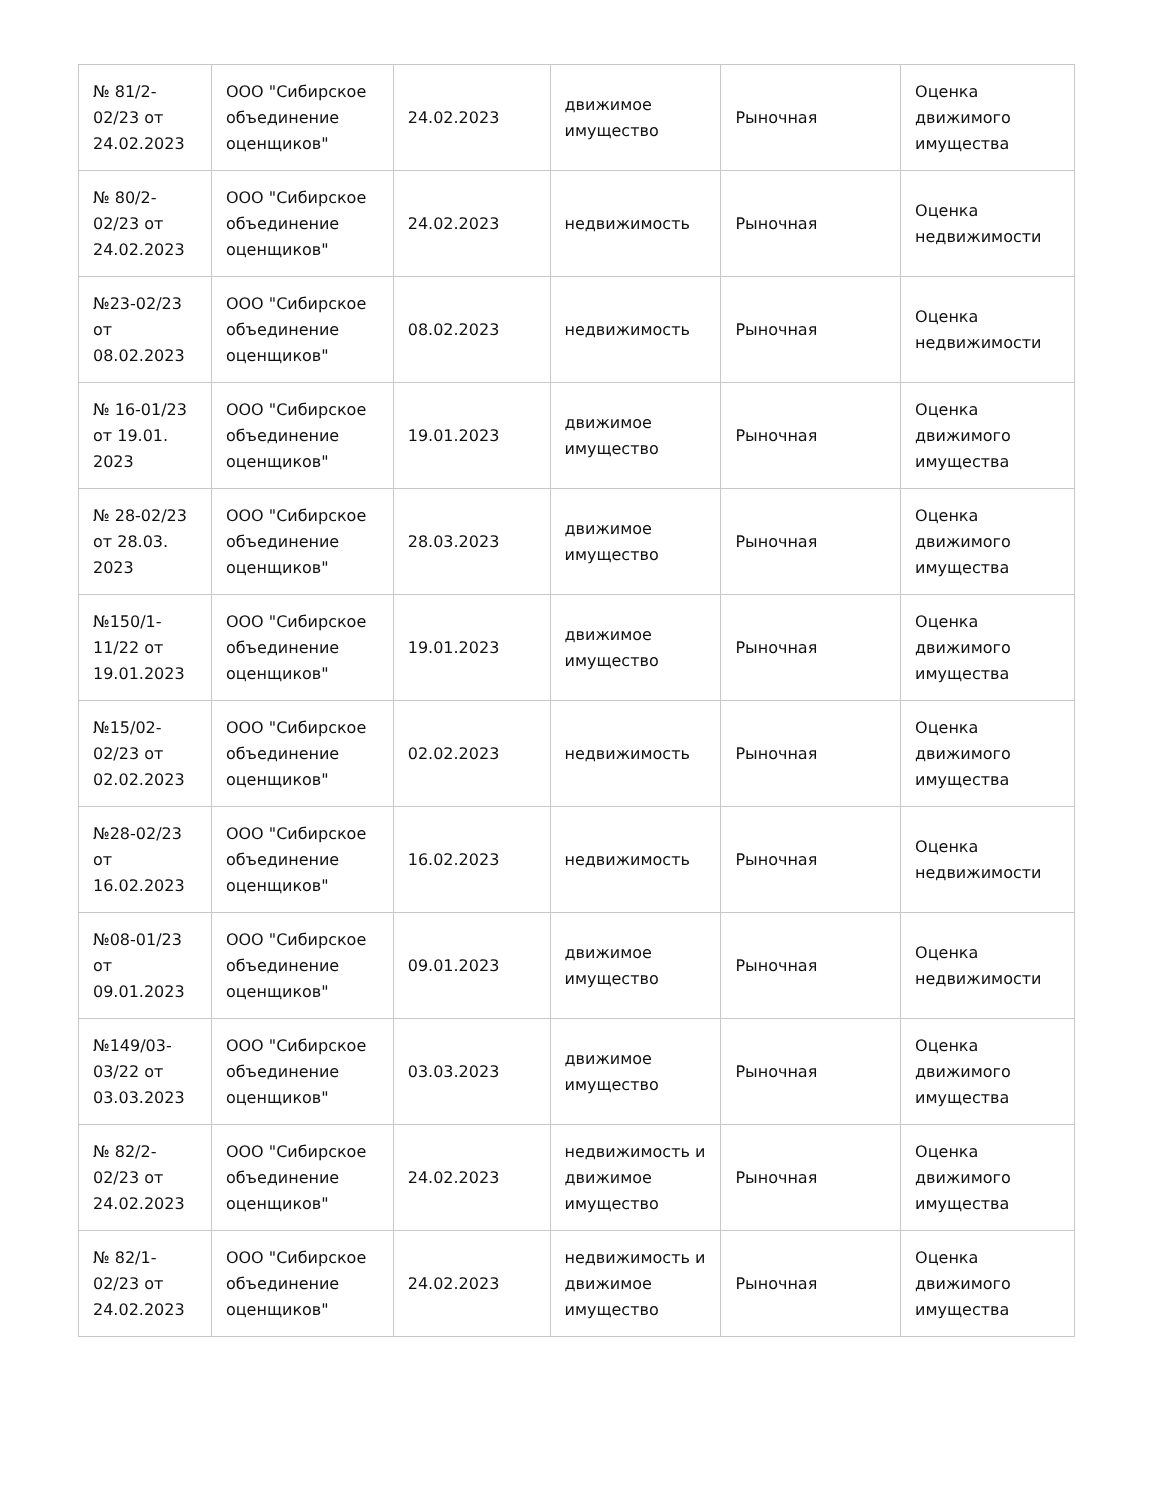| № 81/2-02/23 от 24.02.2023 | ООО "Сибирское объединение оценщиков" | 24.02.2023 | движимое имущество | Рыночная | Оценка движимого имущества |
| № 80/2-02/23 от 24.02.2023 | ООО "Сибирское объединение оценщиков" | 24.02.2023 | недвижимость | Рыночная | Оценка недвижимости |
| №23-02/23 от 08.02.2023 | ООО "Сибирское объединение оценщиков" | 08.02.2023 | недвижимость | Рыночная | Оценка недвижимости |
| № 16-01/23 от 19.01. 2023 | ООО "Сибирское объединение оценщиков" | 19.01.2023 | движимое имущество | Рыночная | Оценка движимого имущества |
| № 28-02/23 от 28.03. 2023 | ООО "Сибирское объединение оценщиков" | 28.03.2023 | движимое имущество | Рыночная | Оценка движимого имущества |
| №150/1-11/22 от 19.01.2023 | ООО "Сибирское объединение оценщиков" | 19.01.2023 | движимое имущество | Рыночная | Оценка движимого имущества |
| №15/02-02/23 от 02.02.2023 | ООО "Сибирское объединение оценщиков" | 02.02.2023 | недвижимость | Рыночная | Оценка движимого имущества |
| №28-02/23 от 16.02.2023 | ООО "Сибирское объединение оценщиков" | 16.02.2023 | недвижимость | Рыночная | Оценка недвижимости |
| №08-01/23 от 09.01.2023 | ООО "Сибирское объединение оценщиков" | 09.01.2023 | движимое имущество | Рыночная | Оценка недвижимости |
| №149/03-03/22 от 03.03.2023 | ООО "Сибирское объединение оценщиков" | 03.03.2023 | движимое имущество | Рыночная | Оценка движимого имущества |
| № 82/2-02/23 от 24.02.2023 | ООО "Сибирское объединение оценщиков" | 24.02.2023 | недвижимость и движимое имущество | Рыночная | Оценка движимого имущества |
| № 82/1-02/23 от 24.02.2023 | ООО "Сибирское объединение оценщиков" | 24.02.2023 | недвижимость и движимое имущество | Рыночная | Оценка движимого имущества |